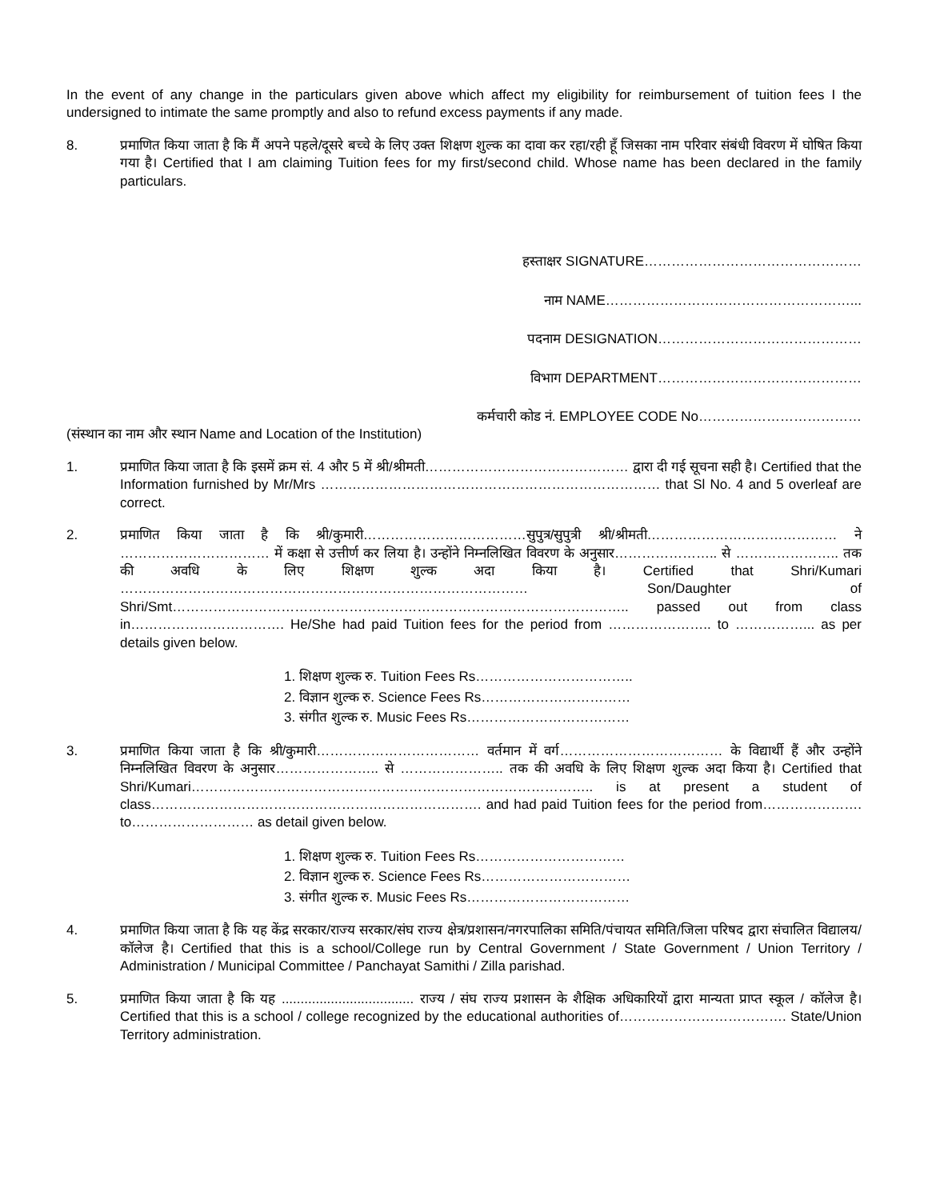In the event of any change in the particulars given above which affect my eligibility for reimbursement of tuition fees I the undersigned to intimate the same promptly and also to refund excess payments if any made.
8. प्रमाणित किया जाता है कि मैं अपने पहले/दूसरे बच्चे के लिए उक्त शिक्षण शुल्क का दावा कर रहा/रही हूँ जिसका नाम परिवार संबंधी विवरण में घोषित किया गया है। Certified that I am claiming Tuition fees for my first/second child. Whose name has been declared in the family particulars.
हस्ताक्षर SIGNATURE…………………………………………
नाम NAME………………………………………………...
पदनाम DESIGNATION………………………………………
विभाग DEPARTMENT………………………………………
कर्मचारी कोड नं. EMPLOYEE CODE No………………………………
(संस्थान का नाम और स्थान Name and Location of the Institution)
1. प्रमाणित किया जाता है कि इसमें क्रम सं. 4 और 5 में श्री/श्रीमती……………………………………… द्वारा दी गई सूचना सही है। Certified that the Information furnished by Mr/Mrs ………………………………………………………………… that Sl No. 4 and 5 overleaf are correct.
2. प्रमाणित किया जाता है कि श्री/कुमारी………………………………सुपुत्र/सुपुत्री श्री/श्रीमती…………………………………… ने …………………………… में कक्षा से उत्तीर्ण कर लिया है। उन्होंने निम्नलिखित विवरण के अनुसार………………….. से ………………….. तक की अवधि के लिए शिक्षण शुल्क अदा किया है। Certified that Shri/Kumari ……………………………………………………………………………… Son/Daughter of Shri/Smt……………………………………………………………………………………….. passed out from class in……………………………. He/She had paid Tuition fees for the period from ………………….. to ……………... as per details given below.
1. शिक्षण शुल्क रु. Tuition Fees Rs……………………………..
2. विज्ञान शुल्क रु. Science Fees Rs……………………………
3. संगीत शुल्क रु. Music Fees Rs………………………………
3. प्रमाणित किया जाता है कि श्री/कुमारी……………………………… वर्तमान में वर्ग……………………………… के विद्यार्थी हैं और उन्होंने निम्नलिखित विवरण के अनुसार………………….. से ………………….. तक की अवधि के लिए शिक्षण शुल्क अदा किया है। Certified that Shri/Kumari…………………………………………………………………………….. is at present a student of class………………………………………………………………. and had paid Tuition fees for the period from…………………. to……………………… as detail given below.
1. शिक्षण शुल्क रु. Tuition Fees Rs……………………………
2. विज्ञान शुल्क रु. Science Fees Rs……………………………
3. संगीत शुल्क रु. Music Fees Rs………………………………
4. प्रमाणित किया जाता है कि यह केंद्र सरकार/राज्य सरकार/संघ राज्य क्षेत्र/प्रशासन/नगरपालिका समिति/पंचायत समिति/जिला परिषद द्वारा संचालित विद्यालय/कॉलेज है। Certified that this is a school/College run by Central Government / State Government / Union Territory / Administration / Municipal Committee / Panchayat Samithi / Zilla parishad.
5. प्रमाणित किया जाता है कि यह ................................... राज्य / संघ राज्य प्रशासन के शैक्षिक अधिकारियों द्वारा मान्यता प्राप्त स्कूल / कॉलेज है। Certified that this is a school / college recognized by the educational authorities of………………………………. State/Union Territory administration.